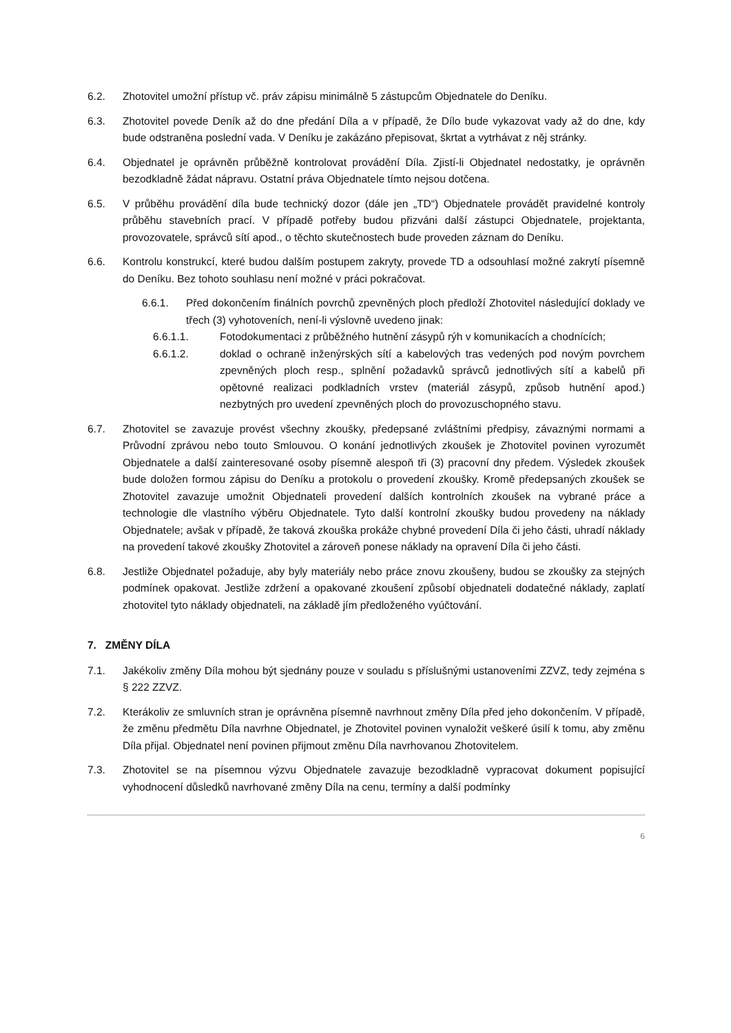6.2. Zhotovitel umožní přístup vč. práv zápisu minimálně 5 zástupcům Objednatele do Deníku.
6.3. Zhotovitel povede Deník až do dne předání Díla a v případě, že Dílo bude vykazovat vady až do dne, kdy bude odstraněna poslední vada. V Deníku je zakázáno přepisovat, škrtat a vytrhávat z něj stránky.
6.4. Objednatel je oprávněn průběžně kontrolovat provádění Díla. Zjistí-li Objednatel nedostatky, je oprávněn bezodkladně žádat nápravu. Ostatní práva Objednatele tímto nejsou dotčena.
6.5. V průběhu provádění díla bude technický dozor (dále jen „TD“) Objednatele provádět pravidelné kontroly průběhu stavebních prací. V případě potřeby budou přizváni další zástupci Objednatele, projektanta, provozovatele, správců sítí apod., o těchto skutečnostech bude proveden záznam do Deníku.
6.6. Kontrolu konstrukcí, které budou dalším postupem zakryty, provede TD a odsouhlasí možné zakrytí písemně do Deníku. Bez tohoto souhlasu není možné v práci pokračovat.
6.6.1. Před dokončením finálních povrchů zpevněných ploch předloží Zhotovitel následující doklady ve třech (3) vyhotoveních, není-li výslovně uvedeno jinak:
6.6.1.1. Fotodokumentaci z průběžného hutnění zásypů rýh v komunikacích a chodnících;
6.6.1.2. doklad o ochraně inženýrských sítí a kabelových tras vedených pod novým povrchem zpevněných ploch resp., splnění požadavků správců jednotlivých sítí a kabelů při opětovné realizaci podkladních vrstev (materiál zásypů, způsob hutnění apod.) nezbytných pro uvedení zpevněných ploch do provozuschopného stavu.
6.7. Zhotovitel se zavazuje provést všechny zkoušky, předepsané zvláštními předpisy, závaznými normami a Průvodní zprávou nebo touto Smlouvou. O konání jednotlivých zkoušek je Zhotovitel povinen vyrozumět Objednatele a další zainteresované osoby písemně alespoň tři (3) pracovní dny předem. Výsledek zkoušek bude doložen formou zápisu do Deníku a protokolu o provedení zkoušky. Kromě předepsaných zkoušek se Zhotovitel zavazuje umožnit Objednateli provedení dalších kontrolních zkoušek na vybrané práce a technologie dle vlastního výběru Objednatele. Tyto další kontrolní zkoušky budou provedeny na náklady Objednatele; avšak v případě, že taková zkouška prokáže chybné provedení Díla či jeho části, uhradí náklady na provedení takové zkoušky Zhotovitel a zároveň ponese náklady na opravení Díla či jeho části.
6.8. Jestliže Objednatel požaduje, aby byly materiály nebo práce znovu zkoušeny, budou se zkoušky za stejných podmínek opakovat. Jestliže zdržení a opakované zkoušení způsobí objednateli dodatečné náklady, zaplatí zhotovitel tyto náklady objednateli, na základě jím předloženého vyúčtování.
7. ZMĚNY DÍLA
7.1. Jakékoliv změny Díla mohou být sjednány pouze v souladu s příslušnými ustanoveními ZZVZ, tedy zejména s § 222 ZZVZ.
7.2. Kterákoliv ze smluvních stran je oprávněna písemně navrhnout změny Díla před jeho dokončením. V případě, že změnu předmětu Díla navrhne Objednatel, je Zhotovitel povinen vynaložit veškeré úsilí k tomu, aby změnu Díla přijal. Objednatel není povinen přijmout změnu Díla navrhovanou Zhotovitelem.
7.3. Zhotovitel se na písemnou výzvu Objednatele zavazuje bezodkladně vypracovat dokument popisující vyhodnocení důsledků navrhované změny Díla na cenu, termíny a další podmínky
6